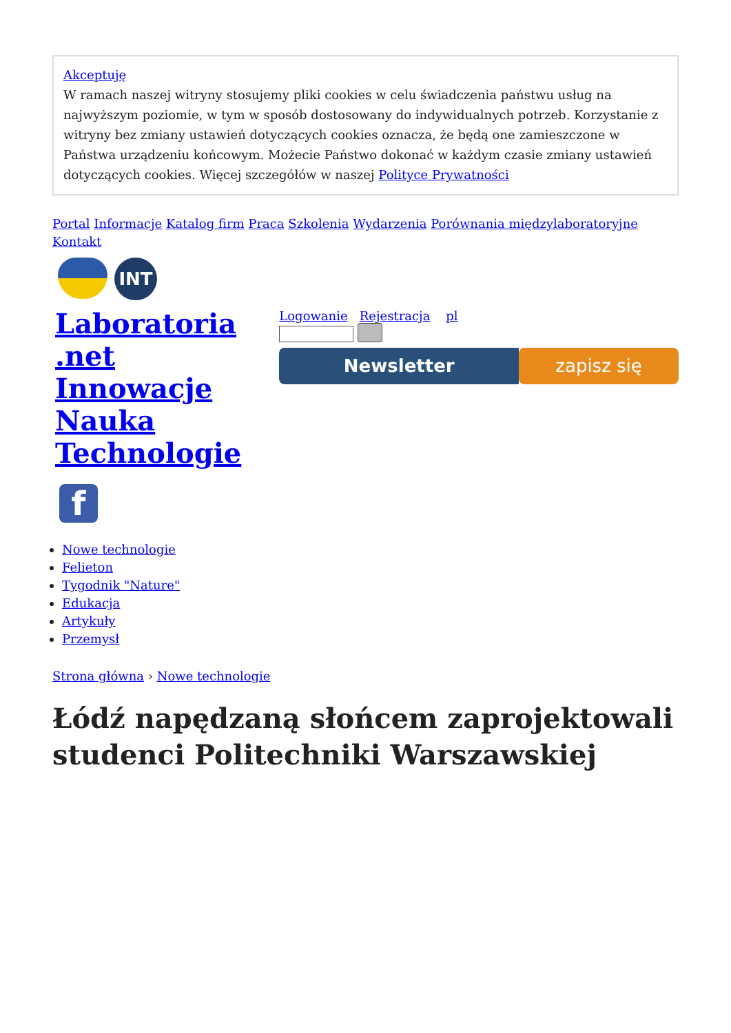Akceptuję
W ramach naszej witryny stosujemy pliki cookies w celu świadczenia państwu usług na najwyższym poziomie, w tym w sposób dostosowany do indywidualnych potrzeb. Korzystanie z witryny bez zmiany ustawień dotyczących cookies oznacza, że będą one zamieszczone w Państwa urządzeniu końcowym. Możecie Państwo dokonać w każdym czasie zmiany ustawień dotyczących cookies. Więcej szczegółów w naszej Polityce Prywatności
Portal Informacje Katalog firm Praca Szkolenia Wydarzenia Porównania międzylaboratoryjne Kontakt
INT
Laboratoria
.net
Innowacje
Nauka
Technologie
f
Logowanie Rejestracja pl
Newsletter zapisz się
Nowe technologie
Felieton
Tygodnik "Nature"
Edukacja
Artykuły
Przemysł
Strona główna › Nowe technologie
Łódź napędzaną słońcem zaprojektowali studenci Politechniki Warszawskiej